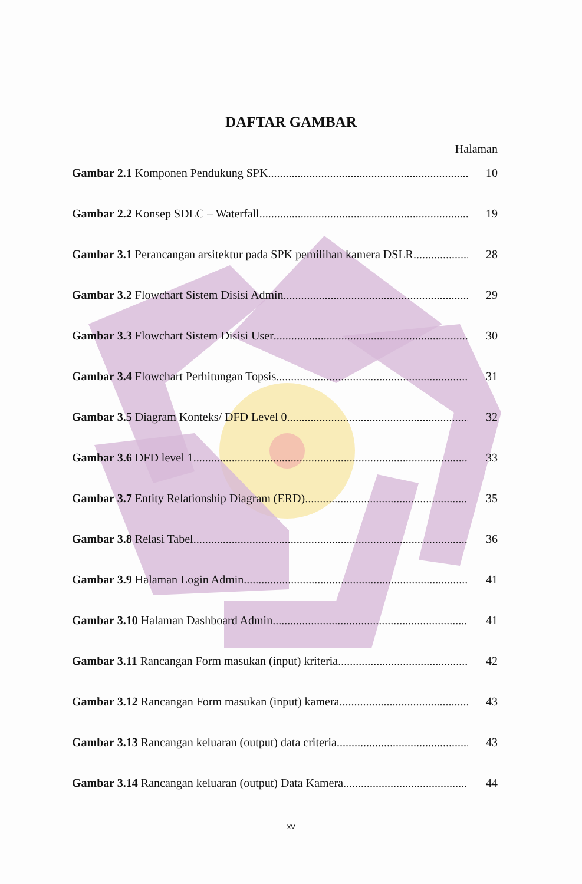DAFTAR GAMBAR
Halaman
Gambar 2.1 Komponen Pendukung SPK 10
Gambar 2.2 Konsep SDLC – Waterfall 19
Gambar 3.1 Perancangan arsitektur pada SPK pemilihan kamera DSLR 28
Gambar 3.2 Flowchart Sistem Disisi Admin 29
Gambar 3.3 Flowchart Sistem Disisi User 30
Gambar 3.4 Flowchart Perhitungan Topsis 31
Gambar 3.5 Diagram Konteks/ DFD Level 0 32
Gambar 3.6 DFD level 1 33
Gambar 3.7 Entity Relationship Diagram (ERD) 35
Gambar 3.8 Relasi Tabel 36
Gambar 3.9 Halaman Login Admin 41
Gambar 3.10 Halaman Dashboard Admin 41
Gambar 3.11 Rancangan Form masukan (input) kriteria 42
Gambar 3.12 Rancangan Form masukan (input) kamera 43
Gambar 3.13 Rancangan keluaran (output) data criteria 43
Gambar 3.14 Rancangan keluaran (output) Data Kamera 44
xv